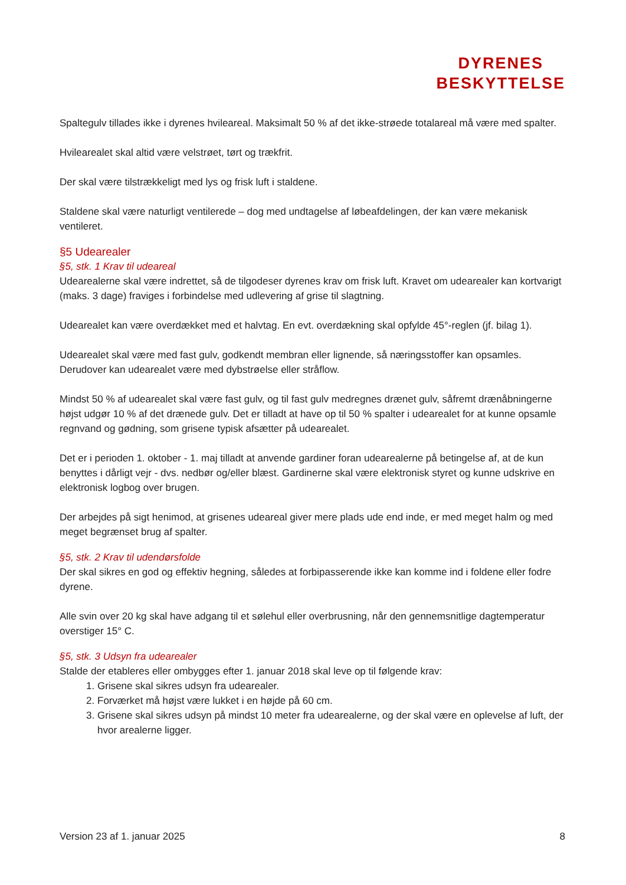DYRENES
BESKYTTELSE
Spaltegulv tillades ikke i dyrenes hvileareal. Maksimalt 50 % af det ikke-strøede totalareal må være med spalter.
Hvilearealet skal altid være velstrøet, tørt og trækfrit.
Der skal være tilstrækkeligt med lys og frisk luft i staldene.
Staldene skal være naturligt ventilerede – dog med undtagelse af løbeafdelingen, der kan være mekanisk ventileret.
§5 Udearealer
§5, stk. 1 Krav til udeareal
Udearealerne skal være indrettet, så de tilgodeser dyrenes krav om frisk luft. Kravet om udearealer kan kortvarigt (maks. 3 dage) fraviges i forbindelse med udlevering af grise til slagtning.
Udearealet kan være overdækket med et halvtag. En evt. overdækning skal opfylde 45°-reglen (jf. bilag 1).
Udearealet skal være med fast gulv, godkendt membran eller lignende, så næringsstoffer kan opsamles. Derudover kan udearealet være med dybstrøelse eller stråflow.
Mindst 50 % af udearealet skal være fast gulv, og til fast gulv medregnes drænet gulv, såfremt drænåbningerne højst udgør 10 % af det drænede gulv. Det er tilladt at have op til 50 % spalter i udearealet for at kunne opsamle regnvand og gødning, som grisene typisk afsætter på udearealet.
Det er i perioden 1. oktober - 1. maj tilladt at anvende gardiner foran udearealerne på betingelse af, at de kun benyttes i dårligt vejr - dvs. nedbør og/eller blæst. Gardinerne skal være elektronisk styret og kunne udskrive en elektronisk logbog over brugen.
Der arbejdes på sigt henimod, at grisenes udeareal giver mere plads ude end inde, er med meget halm og med meget begrænset brug af spalter.
§5, stk. 2 Krav til udendørsfolde
Der skal sikres en god og effektiv hegning, således at forbipasserende ikke kan komme ind i foldene eller fodre dyrene.
Alle svin over 20 kg skal have adgang til et sølehul eller overbrusning, når den gennemsnitlige dagtemperatur overstiger 15° C.
§5, stk. 3 Udsyn fra udearealer
Stalde der etableres eller ombygges efter 1. januar 2018 skal leve op til følgende krav:
1. Grisene skal sikres udsyn fra udearealer.
2. Forværket må højst være lukket i en højde på 60 cm.
3. Grisene skal sikres udsyn på mindst 10 meter fra udearealerne, og der skal være en oplevelse af luft, der hvor arealerne ligger.
Version 23 af 1. januar 2025 8